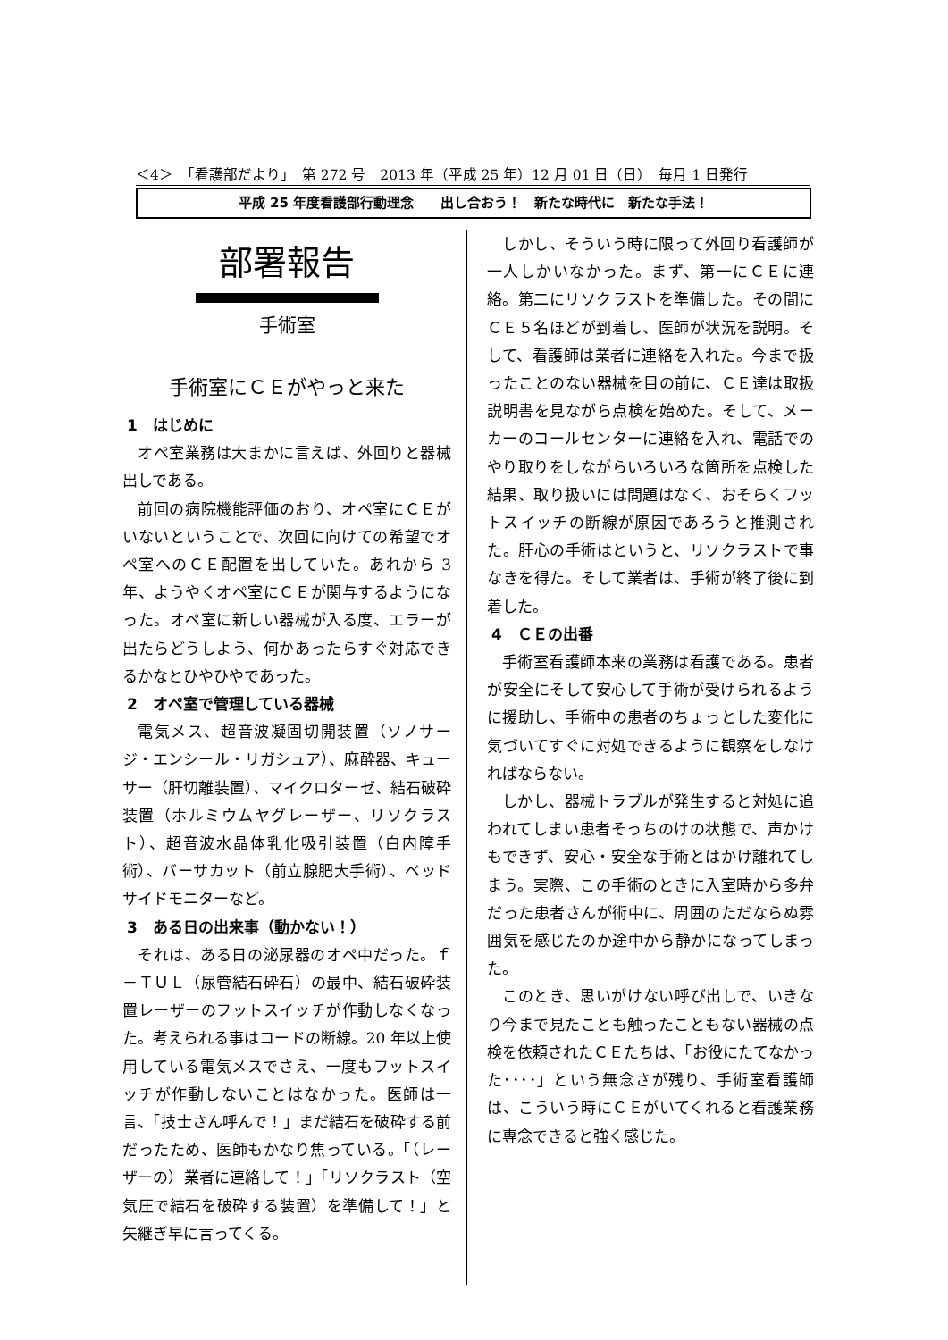＜4＞　「看護部だより」　第 272 号　2013 年（平成 25 年）12 月 01 日（日）　毎月 1 日発行
平成 25 年度看護部行動理念　　出し合おう！　新たな時代に　新たな手法！
部署報告
手術室
手術室にＣＥがやっと来た
1　はじめに
オペ室業務は大まかに言えば、外回りと器械出しである。
前回の病院機能評価のおり、オペ室にＣＥがいないということで、次回に向けての希望でオペ室へのＣＥ配置を出していた。あれから 3 年、ようやくオペ室にＣＥが関与するようになった。オペ室に新しい器械が入る度、エラーが出たらどうしよう、何かあったらすぐ対応できるかなとひやひやであった。
2　オペ室で管理している器械
電気メス、超音波凝固切開装置（ソノサージ・エンシール・リガシュア）、麻酔器、キューサー（肝切離装置）、マイクロターゼ、結石破砕装置（ホルミウムヤグレーザー、リソクラスト）、超音波水晶体乳化吸引装置（白内障手術）、バーサカット（前立腺肥大手術）、ベッドサイドモニターなど。
3　ある日の出来事（動かない！）
それは、ある日の泌尿器のオペ中だった。ｆ－ＴＵＬ（尿管結石砕石）の最中、結石破砕装置レーザーのフットスイッチが作動しなくなった。考えられる事はコードの断線。20 年以上使用している電気メスでさえ、一度もフットスイッチが作動しないことはなかった。医師は一言、「技士さん呼んで！」まだ結石を破砕する前だったため、医師もかなり焦っている。「（レーザーの）業者に連絡して！」「リソクラスト（空気圧で結石を破砕する装置）を準備して！」と矢継ぎ早に言ってくる。
しかし、そういう時に限って外回り看護師が一人しかいなかった。まず、第一にＣＥに連絡。第二にリソクラストを準備した。その間にＣＥ５名ほどが到着し、医師が状況を説明。そして、看護師は業者に連絡を入れた。今まで扱ったことのない器械を目の前に、ＣＥ達は取扱説明書を見ながら点検を始めた。そして、メーカーのコールセンターに連絡を入れ、電話でのやり取りをしながらいろいろな箇所を点検した結果、取り扱いには問題はなく、おそらくフットスイッチの断線が原因であろうと推測された。肝心の手術はというと、リソクラストで事なきを得た。そして業者は、手術が終了後に到着した。
4　ＣＥの出番
手術室看護師本来の業務は看護である。患者が安全にそして安心して手術が受けられるように援助し、手術中の患者のちょっとした変化に気づいてすぐに対処できるように観察をしなければならない。
しかし、器械トラブルが発生すると対処に追われてしまい患者そっちのけの状態で、声かけもできず、安心・安全な手術とはかけ離れてしまう。実際、この手術のときに入室時から多弁だった患者さんが術中に、周囲のただならぬ雰囲気を感じたのか途中から静かになってしまった。
このとき、思いがけない呼び出しで、いきなり今まで見たことも触ったこともない器械の点検を依頼されたＣＥたちは、「お役にたてなかった････」という無念さが残り、手術室看護師は、こういう時にＣＥがいてくれると看護業務に専念できると強く感じた。